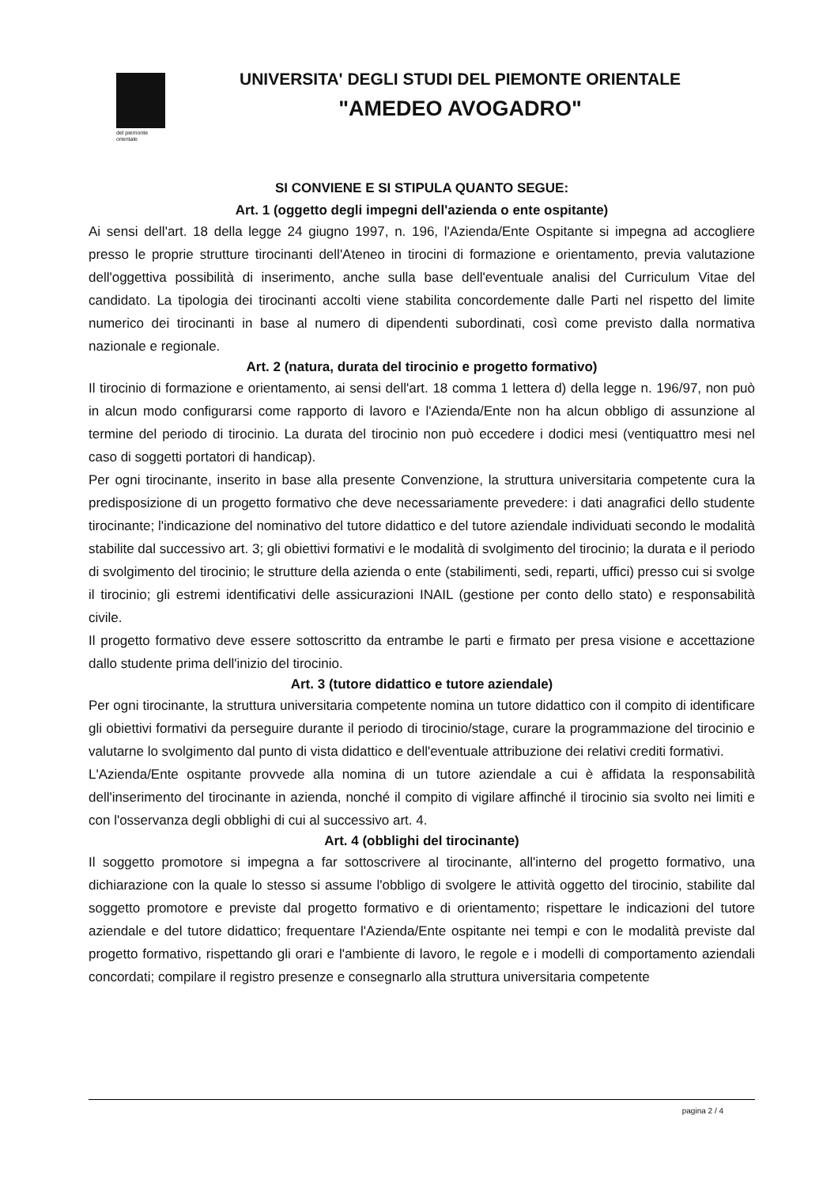del piemonte
orientale
UNIVERSITA' DEGLI STUDI DEL PIEMONTE ORIENTALE
"AMEDEO AVOGADRO"
SI CONVIENE E SI STIPULA QUANTO SEGUE:
Art. 1 (oggetto degli impegni dell'azienda o ente ospitante)
Ai sensi dell'art. 18 della legge 24 giugno 1997, n. 196, l'Azienda/Ente Ospitante si impegna ad accogliere presso le proprie strutture tirocinanti dell'Ateneo in tirocini di formazione e orientamento, previa valutazione dell'oggettiva possibilità di inserimento, anche sulla base dell'eventuale analisi del Curriculum Vitae del candidato. La tipologia dei tirocinanti accolti viene stabilita concordemente dalle Parti nel rispetto del limite numerico dei tirocinanti in base al numero di dipendenti subordinati, così come previsto dalla normativa nazionale e regionale.
Art. 2 (natura, durata del tirocinio e progetto formativo)
Il tirocinio di formazione e orientamento, ai sensi dell'art. 18 comma 1 lettera d) della legge n. 196/97, non può in alcun modo configurarsi come rapporto di lavoro e l'Azienda/Ente non ha alcun obbligo di assunzione al termine del periodo di tirocinio. La durata del tirocinio non può eccedere i dodici mesi (ventiquattro mesi nel caso di soggetti portatori di handicap).
Per ogni tirocinante, inserito in base alla presente Convenzione, la struttura universitaria competente cura la predisposizione di un progetto formativo che deve necessariamente prevedere: i dati anagrafici dello studente tirocinante; l'indicazione del nominativo del tutore didattico e del tutore aziendale individuati secondo le modalità stabilite dal successivo art. 3; gli obiettivi formativi e le modalità di svolgimento del tirocinio; la durata e il periodo di svolgimento del tirocinio; le strutture della azienda o ente (stabilimenti, sedi, reparti, uffici) presso cui si svolge il tirocinio; gli estremi identificativi delle assicurazioni INAIL (gestione per conto dello stato) e responsabilità civile.
Il progetto formativo deve essere sottoscritto da entrambe le parti e firmato per presa visione e accettazione dallo studente prima dell'inizio del tirocinio.
Art. 3 (tutore didattico e tutore aziendale)
Per ogni tirocinante, la struttura universitaria competente nomina un tutore didattico con il compito di identificare gli obiettivi formativi da perseguire durante il periodo di tirocinio/stage, curare la programmazione del tirocinio e valutarne lo svolgimento dal punto di vista didattico e dell'eventuale attribuzione dei relativi crediti formativi.
L'Azienda/Ente ospitante provvede alla nomina di un tutore aziendale a cui è affidata la responsabilità dell'inserimento del tirocinante in azienda, nonché il compito di vigilare affinché il tirocinio sia svolto nei limiti e con l'osservanza degli obblighi di cui al successivo art. 4.
Art. 4 (obblighi del tirocinante)
Il soggetto promotore si impegna a far sottoscrivere al tirocinante, all'interno del progetto formativo, una dichiarazione con la quale lo stesso si assume l'obbligo di svolgere le attività oggetto del tirocinio, stabilite dal soggetto promotore e previste dal progetto formativo e di orientamento; rispettare le indicazioni del tutore aziendale e del tutore didattico; frequentare l'Azienda/Ente ospitante nei tempi e con le modalità previste dal progetto formativo, rispettando gli orari e l'ambiente di lavoro, le regole e i modelli di comportamento aziendali concordati; compilare il registro presenze e consegnarlo alla struttura universitaria competente
pagina 2 / 4